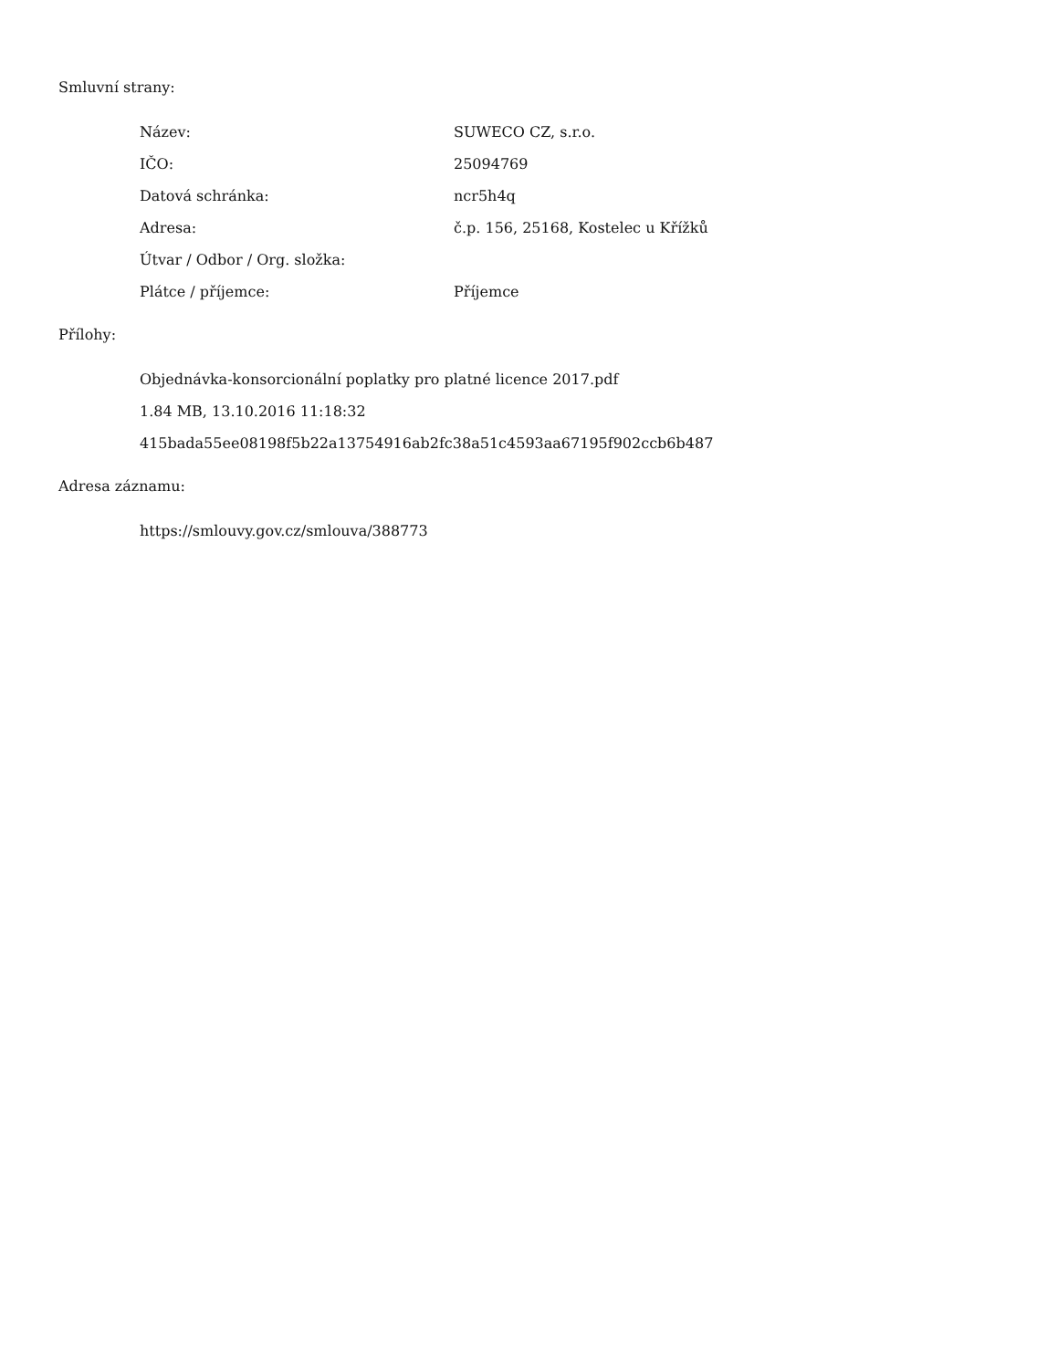Smluvní strany:
| Název: | SUWECO CZ, s.r.o. |
| IČO: | 25094769 |
| Datová schránka: | ncr5h4q |
| Adresa: | č.p. 156, 25168, Kostelec u Křížků |
| Útvar / Odbor / Org. složka: | |
| Plátce / příjemce: | Příjemce |
Přílohy:
Objednávka-konsorcionální poplatky pro platné licence 2017.pdf
1.84 MB, 13.10.2016 11:18:32
415bada55ee08198f5b22a13754916ab2fc38a51c4593aa67195f902ccb6b487
Adresa záznamu:
https://smlouvy.gov.cz/smlouva/388773